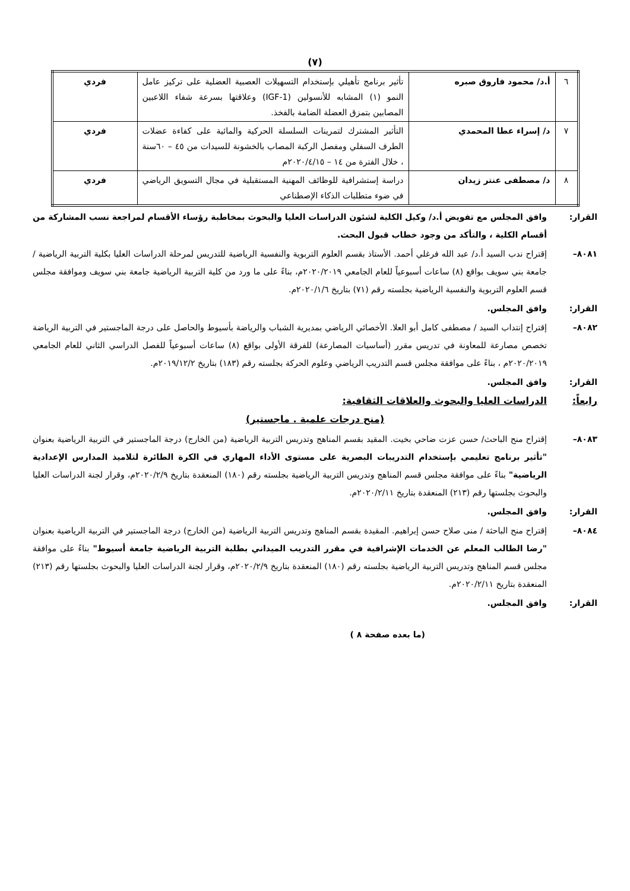(٧)
| ٦ | أ.د/ محمود فاروق صبره | تأثير برنامج تأهيلي بإستخدام التسهيلات العصبية العضلية على تركيز عامل النمو (١) المشابه للأنسولين (IGF-1) وعلاقتها بسرعة شفاء اللاعبين المصابين بتمزق العضلة الضامة بالفخذ. | فردي |
| ٧ | د/ إسراء عطا المحمدي | التأثير المشترك لتمرينات السلسلة الحركية والمائية على كفاءة عضلات الطرف السفلي ومفصل الركبة المصاب بالخشونة للسيدات من ٤٥ – ٦٠سنة ، خلال الفترة من ١٤ – ٢٠٢٠/٤/١٥م | فردي |
| ٨ | د/ مصطفى عنتر زيدان | دراسة إستشرافية للوظائف المهنية المستقبلية في مجال التسويق الرياضي في ضوء متطلبات الذكاء الإصطناعي | فردي |
القرار: وافق المجلس مع تفويض أ.د/ وكيل الكلية لشئون الدراسات العليا والبحوث بمخاطبة رؤساء الأقسام لمراجعة نسب المشاركة من أقسام الكلية ، والتأكد من وجود خطاب قبول البحث.
٨٠٨١– إقتراح ندب السيد أ.د/ عبد الله فرغلي أحمد. الأستاذ بقسم العلوم التربوية والنفسية الرياضية للتدريس لمرحلة الدراسات العليا بكلية التربية الرياضية / جامعة بني سويف بواقع (٨) ساعات أسبوعياً للعام الجامعي ٢٠٢٠/٢٠١٩م، بناءً على ما ورد من كلية التربية الرياضية جامعة بني سويف وموافقة مجلس قسم العلوم التربوية والنفسية الرياضية بجلسته رقم (٧١) بتاريخ ٢٠٢٠/١/٦م.
القرار: وافق المجلس.
٨٠٨٢– إقتراح إنتداب السيد / مصطفى كامل أبو العلا. الأخصائي الرياضي بمديرية الشباب والرياضة بأسيوط والحاصل على درجة الماجستير في التربية الرياضة تخصص مصارعة للمعاونة في تدريس مقرر (أساسيات المصارعة) للفرقة الأولى بواقع (٨) ساعات أسبوعياً للفصل الدراسي الثاني للعام الجامعي ٢٠٢٠/٢٠١٩م ، بناءً على موافقة مجلس قسم التدريب الرياضي وعلوم الحركة بجلسته رقم (١٨٣) بتاريخ ٢٠١٩/١٢/٢م.
القرار: وافق المجلس.
رابعاً: الدراسات العليا والبحوث والعلاقات الثقافية:
(منح درجات علمية . ماجستير)
٨٠٨٣– إقتراح منح الباحث/ حسن عزت ضاحي بخيت. المقيد بقسم المناهج وتدريس التربية الرياضية (من الخارج) درجة الماجستير في التربية الرياضية بعنوان "تأثير برنامج تعليمي بإستخدام التدريبات البصرية على مستوى الأداء المهاري في الكرة الطائرة لتلاميذ المدارس الإعدادية الرياضية" بناءً على موافقة مجلس قسم المناهج وتدريس التربية الرياضية بجلسته رقم (١٨٠) المنعقدة بتاريخ ٢٠٢٠/٢/٩م، وقرار لجنة الدراسات العليا والبحوث بجلستها رقم (٢١٣) المنعقدة بتاريخ ٢٠٢٠/٢/١١م.
القرار: وافق المجلس.
٨٠٨٤– إقتراح منح الباحثة / منى صلاح حسن إبراهيم. المقيدة بقسم المناهج وتدريس التربية الرياضية (من الخارج) درجة الماجستير في التربية الرياضية بعنوان "رضا الطالب المعلم عن الخدمات الإشرافية في مقرر التدريب الميداني بطلبة التربية الرياضية جامعة أسيوط" بناءً على موافقة مجلس قسم المناهج وتدريس التربية الرياضية بجلسته رقم (١٨٠) المنعقدة بتاريخ ٢٠٢٠/٢/٩م، وقرار لجنة الدراسات العليا والبحوث بجلستها رقم (٢١٣) المنعقدة بتاريخ ٢٠٢٠/٢/١١م.
القرار: وافق المجلس.
(ما بعده صفحة ٨ )